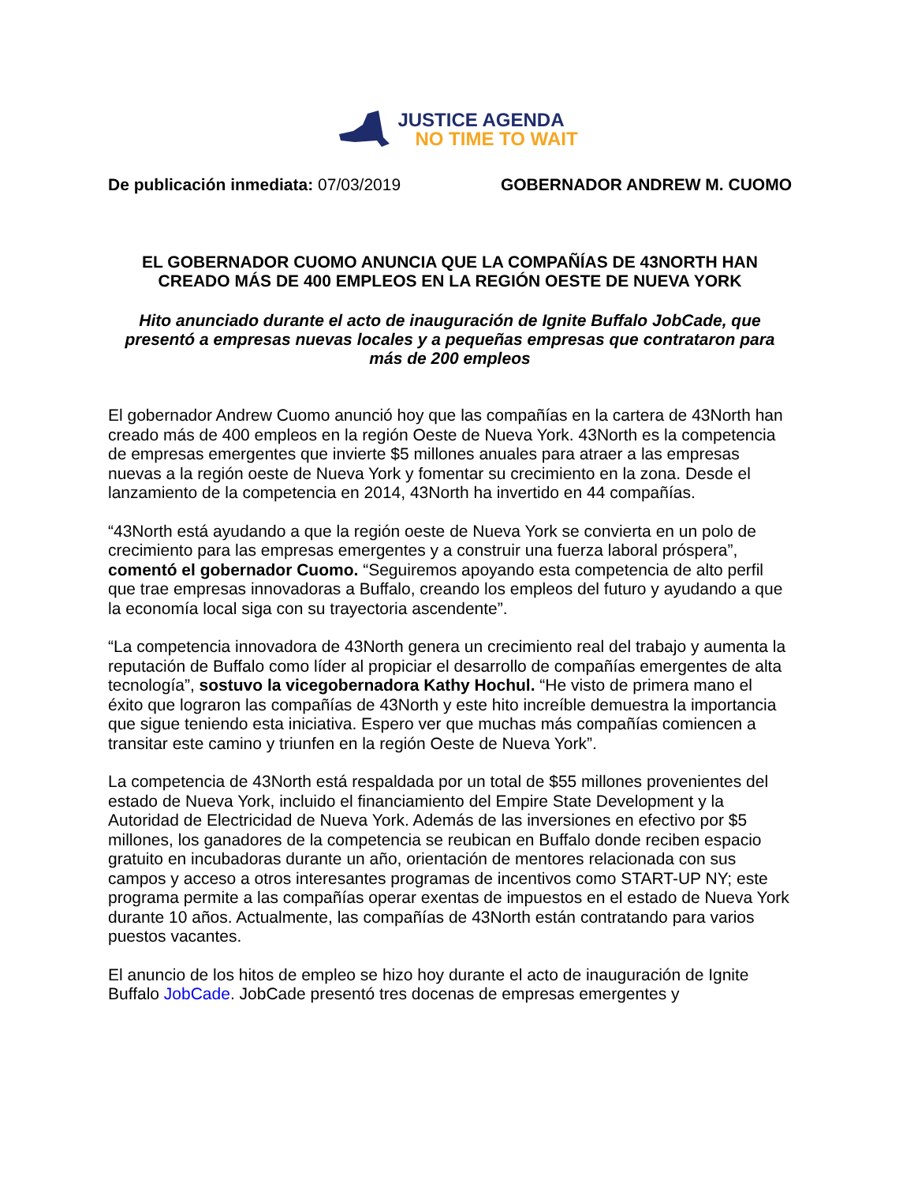JUSTICE AGENDA
NO TIME TO WAIT
De publicación inmediata: 07/03/2019
GOBERNADOR ANDREW M. CUOMO
EL GOBERNADOR CUOMO ANUNCIA QUE LA COMPAÑÍAS DE 43NORTH HAN CREADO MÁS DE 400 EMPLEOS EN LA REGIÓN OESTE DE NUEVA YORK
Hito anunciado durante el acto de inauguración de Ignite Buffalo JobCade, que presentó a empresas nuevas locales y a pequeñas empresas que contrataron para más de 200 empleos
El gobernador Andrew Cuomo anunció hoy que las compañías en la cartera de 43North han creado más de 400 empleos en la región Oeste de Nueva York. 43North es la competencia de empresas emergentes que invierte $5 millones anuales para atraer a las empresas nuevas a la región oeste de Nueva York y fomentar su crecimiento en la zona. Desde el lanzamiento de la competencia en 2014, 43North ha invertido en 44 compañías.
“43North está ayudando a que la región oeste de Nueva York se convierta en un polo de crecimiento para las empresas emergentes y a construir una fuerza laboral próspera”, comentó el gobernador Cuomo. “Seguiremos apoyando esta competencia de alto perfil que trae empresas innovadoras a Buffalo, creando los empleos del futuro y ayudando a que la economía local siga con su trayectoria ascendente”.
“La competencia innovadora de 43North genera un crecimiento real del trabajo y aumenta la reputación de Buffalo como líder al propiciar el desarrollo de compañías emergentes de alta tecnología”, sostuvo la vicegobernadora Kathy Hochul. “He visto de primera mano el éxito que lograron las compañías de 43North y este hito increíble demuestra la importancia que sigue teniendo esta iniciativa. Espero ver que muchas más compañías comiencen a transitar este camino y triunfen en la región Oeste de Nueva York”.
La competencia de 43North está respaldada por un total de $55 millones provenientes del estado de Nueva York, incluido el financiamiento del Empire State Development y la Autoridad de Electricidad de Nueva York. Además de las inversiones en efectivo por $5 millones, los ganadores de la competencia se reubican en Buffalo donde reciben espacio gratuito en incubadoras durante un año, orientación de mentores relacionada con sus campos y acceso a otros interesantes programas de incentivos como START-UP NY; este programa permite a las compañías operar exentas de impuestos en el estado de Nueva York durante 10 años. Actualmente, las compañías de 43North están contratando para varios puestos vacantes.
El anuncio de los hitos de empleo se hizo hoy durante el acto de inauguración de Ignite Buffalo JobCade. JobCade presentó tres docenas de empresas emergentes y